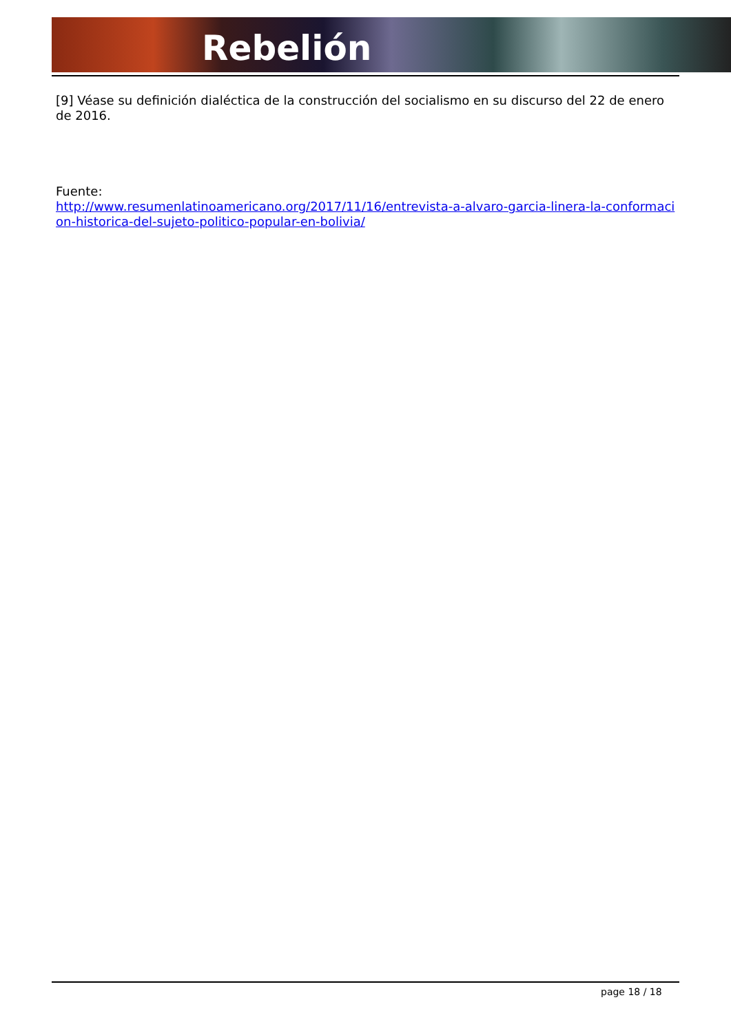Rebelión
[9] Véase su definición dialéctica de la construcción del socialismo en su discurso del 22 de enero de 2016.
Fuente:
http://www.resumenlatinoamericano.org/2017/11/16/entrevista-a-alvaro-garcia-linera-la-conformacion-historica-del-sujeto-politico-popular-en-bolivia/
page 18 / 18